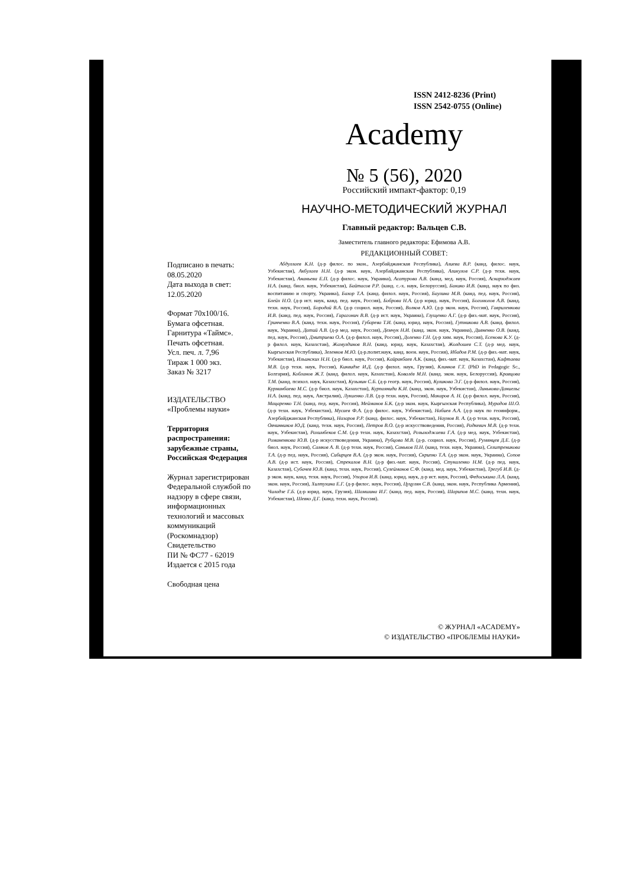ISSN 2412-8236 (Print)
ISSN 2542-0755 (Online)
Academy
№ 5 (56), 2020
Российский импакт-фактор: 0,19
НАУЧНО-МЕТОДИЧЕСКИЙ ЖУРНАЛ
Главный редактор: Вальцев С.В.
Заместитель главного редактора: Ефимова А.В.
РЕДАКЦИОННЫЙ СОВЕТ:
Подписано в печать:
08.05.2020
Дата выхода в свет:
12.05.2020
Формат 70x100/16.
Бумага офсетная.
Гарнитура «Таймс».
Печать офсетная.
Усл. печ. л. 7,96
Тираж 1 000 экз.
Заказ № 3217
ИЗДАТЕЛЬСТВО
«Проблемы науки»
Территория распространения: зарубежные страны, Российская Федерация
Журнал зарегистрирован Федеральной службой по надзору в сфере связи, информационных технологий и массовых коммуникаций (Роскомнадзор)
Свидетельство
ПИ № ФС77 - 62019
Издается с 2015 года
Свободная цена
Абдуллаев К.Н. (д-р филос. по экон., Азербайджанская Республика), Алиева В.Р. (канд. филос. наук, Узбекистан), Акбулаев Н.Н. (д-р экон. наук, Азербайджанская Республика), Аликулов С.Р. (д-р техн. наук, Узбекистан), Ананьева Е.П. (д-р филос. наук, Украина), Асатурова А.В. (канд. мед. наук, Россия), Аскарходжаев Н.А. (канд. биол. наук, Узбекистан), Байтасов Р.Р. (канд. с.-х. наук, Белоруссия), Бакико И.В. (канд. наук по физ. воспитанию и спорту, Украина), Бахор Т.А. (канд. филол. наук, Россия), Баулина М.В. (канд. пед. наук, Россия), Блейх Н.О. (д-р ист. наук, канд. пед. наук, Россия), Боброва Н.А. (д-р юрид. наук, Россия), Богомолов А.В. (канд. техн. наук, Россия), Бородай В.А. (д-р социол. наук, Россия), Волков А.Ю. (д-р экон. наук, Россия), Гавриленкова И.В. (канд. пед. наук, Россия), Гарагонич В.В. (д-р ист. наук, Украина), Глущенко А.Г. (д-р физ.-мат. наук, Россия), Гринченко В.А. (канд. техн. наук, Россия), Губарева Т.И. (канд. юрид. наук, Россия), Гутникова А.В. (канд. филол. наук, Украина), Датий А.В. (д-р мед. наук, Россия), Демчук Н.И. (канд. экон. наук, Украина), Дивненко О.В. (канд. пед. наук, Россия), Дмитриева О.А. (д-р филол. наук, Россия), Доленко Г.Н. (д-р хим. наук, Россия), Есенова К.У. (д-р филол. наук, Казахстан), Жамулдинов В.Н. (канд. юрид. наук, Казахстан), Жолдошев С.Т. (д-р мед. наук, Кыргызская Республика), Зеленков М.Ю. (д-р.полит.наук, канд. воен. наук, Россия), Ибадов Р.М. (д-р физ.-мат. наук, Узбекистан), Ильинских Н.Н. (д-р биол. наук, Россия), Кайракбаев А.К. (канд. физ.-мат. наук, Казахстан), Кафтаева М.В. (д-р техн. наук, Россия), Киквидзе И.Д. (д-р филол. наук, Грузия), Клинков Г.Т. (PhD in Pedagogic Sc., Болгария), Кобланов Ж.Т. (канд. филол. наук, Казахстан), Ковалёв М.Н. (канд. экон. наук, Белоруссия), Кравцова Т.М. (канд. психол. наук, Казахстан), Кузьмин С.Б. (д-р геогр. наук, Россия), Куликова Э.Г. (д-р филол. наук, Россия), Курманбаева М.С. (д-р биол. наук, Казахстан), Курпаяниди К.И. (канд. экон. наук, Узбекистан), Линькова-Даниельс Н.А. (канд. пед. наук, Австралия), Лукиенко Л.В. (д-р техн. наук, Россия), Макаров А. Н. (д-р филол. наук, Россия), Мацаренко Т.Н. (канд. пед. наук, Россия), Мейманов Б.К. (д-р экон. наук, Кыргызская Республика), Мурадов Ш.О. (д-р техн. наук, Узбекистан), Мусаев Ф.А. (д-р филос. наук, Узбекистан), Набиев А.А. (д-р наук по геоинформ., Азербайджанская Республика), Назаров Р.Р. (канд. филос. наук, Узбекистан), Наумов В. А. (д-р техн. наук, Россия), Овчинников Ю.Д. (канд. техн. наук, Россия), Петров В.О. (д-р искусствоведения, Россия), Радкевич М.В. (д-р техн. наук, Узбекистан), Рахимбеков С.М. (д-р техн. наук, Казахстан), Розыходжаева Г.А. (д-р мед. наук, Узбекистан), Романенкова Ю.В. (д-р искусствоведения, Украина), Рубцова М.В. (д-р. социол. наук, Россия), Румянцев Д.Е. (д-р биол. наук, Россия), Самков А. В. (д-р техн. наук, Россия), Саньков П.Н. (канд. техн. наук, Украина), Селитреникова Т.А. (д-р пед. наук, Россия), Сибирцев В.А. (д-р экон. наук, Россия), Скрипко Т.А. (д-р экон. наук, Украина), Сопов А.В. (д-р ист. наук, Россия), Стрекалов В.Н. (д-р физ.-мат. наук, Россия), Стукаленко Н.М. (д-р пед. наук, Казахстан), Субачев Ю.В. (канд. техн. наук, Россия), Сулейманов С.Ф. (канд. мед. наук, Узбекистан), Трегуб И.В. (д-р экон. наук, канд. техн. наук, Россия), Упоров И.В. (канд. юрид. наук, д-р ист. наук, Россия), Федоськина Л.А. (канд. экон. наук, Россия), Хилтухина Е.Г. (д-р филос. наук, Россия), Цуцулян С.В. (канд. экон. наук, Республика Армения), Чиладзе Г.Б. (д-р юрид. наук, Грузия), Шамшина И.Г. (канд. пед. наук, Россия), Шарипов М.С. (канд. техн. наук, Узбекистан), Шевко Д.Г. (канд. техн. наук, Россия).
© ЖУРНАЛ «ACADEMY»
© ИЗДАТЕЛЬСТВО «ПРОБЛЕМЫ НАУКИ»